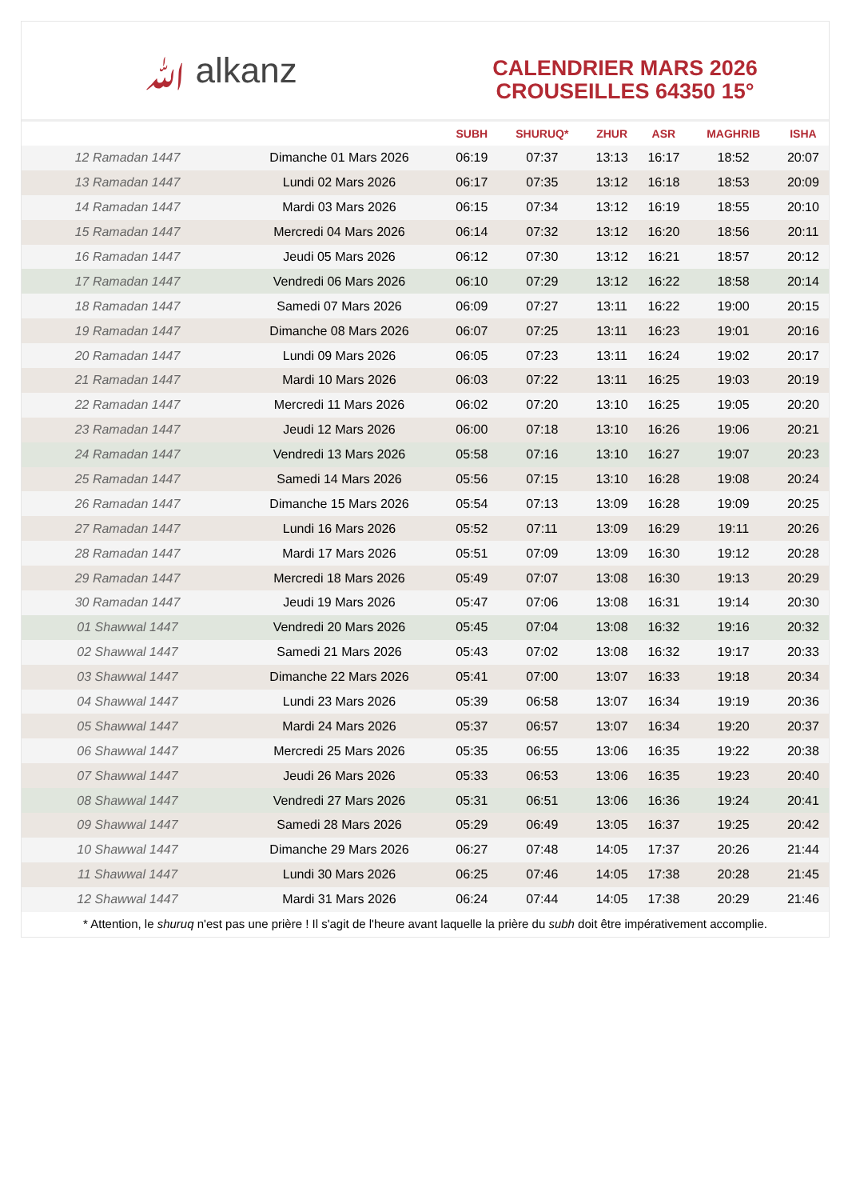ﷲ alkanz
CALENDRIER MARS 2026
CROUSEILLES 64350 15°
| | | SUBH | SHURUQ* | ZHUR | ASR | MAGHRIB | ISHA |
| --- | --- | --- | --- | --- | --- | --- | --- |
| 12 Ramadan 1447 | Dimanche 01 Mars 2026 | 06:19 | 07:37 | 13:13 | 16:17 | 18:52 | 20:07 |
| 13 Ramadan 1447 | Lundi 02 Mars 2026 | 06:17 | 07:35 | 13:12 | 16:18 | 18:53 | 20:09 |
| 14 Ramadan 1447 | Mardi 03 Mars 2026 | 06:15 | 07:34 | 13:12 | 16:19 | 18:55 | 20:10 |
| 15 Ramadan 1447 | Mercredi 04 Mars 2026 | 06:14 | 07:32 | 13:12 | 16:20 | 18:56 | 20:11 |
| 16 Ramadan 1447 | Jeudi 05 Mars 2026 | 06:12 | 07:30 | 13:12 | 16:21 | 18:57 | 20:12 |
| 17 Ramadan 1447 | Vendredi 06 Mars 2026 | 06:10 | 07:29 | 13:12 | 16:22 | 18:58 | 20:14 |
| 18 Ramadan 1447 | Samedi 07 Mars 2026 | 06:09 | 07:27 | 13:11 | 16:22 | 19:00 | 20:15 |
| 19 Ramadan 1447 | Dimanche 08 Mars 2026 | 06:07 | 07:25 | 13:11 | 16:23 | 19:01 | 20:16 |
| 20 Ramadan 1447 | Lundi 09 Mars 2026 | 06:05 | 07:23 | 13:11 | 16:24 | 19:02 | 20:17 |
| 21 Ramadan 1447 | Mardi 10 Mars 2026 | 06:03 | 07:22 | 13:11 | 16:25 | 19:03 | 20:19 |
| 22 Ramadan 1447 | Mercredi 11 Mars 2026 | 06:02 | 07:20 | 13:10 | 16:25 | 19:05 | 20:20 |
| 23 Ramadan 1447 | Jeudi 12 Mars 2026 | 06:00 | 07:18 | 13:10 | 16:26 | 19:06 | 20:21 |
| 24 Ramadan 1447 | Vendredi 13 Mars 2026 | 05:58 | 07:16 | 13:10 | 16:27 | 19:07 | 20:23 |
| 25 Ramadan 1447 | Samedi 14 Mars 2026 | 05:56 | 07:15 | 13:10 | 16:28 | 19:08 | 20:24 |
| 26 Ramadan 1447 | Dimanche 15 Mars 2026 | 05:54 | 07:13 | 13:09 | 16:28 | 19:09 | 20:25 |
| 27 Ramadan 1447 | Lundi 16 Mars 2026 | 05:52 | 07:11 | 13:09 | 16:29 | 19:11 | 20:26 |
| 28 Ramadan 1447 | Mardi 17 Mars 2026 | 05:51 | 07:09 | 13:09 | 16:30 | 19:12 | 20:28 |
| 29 Ramadan 1447 | Mercredi 18 Mars 2026 | 05:49 | 07:07 | 13:08 | 16:30 | 19:13 | 20:29 |
| 30 Ramadan 1447 | Jeudi 19 Mars 2026 | 05:47 | 07:06 | 13:08 | 16:31 | 19:14 | 20:30 |
| 01 Shawwal 1447 | Vendredi 20 Mars 2026 | 05:45 | 07:04 | 13:08 | 16:32 | 19:16 | 20:32 |
| 02 Shawwal 1447 | Samedi 21 Mars 2026 | 05:43 | 07:02 | 13:08 | 16:32 | 19:17 | 20:33 |
| 03 Shawwal 1447 | Dimanche 22 Mars 2026 | 05:41 | 07:00 | 13:07 | 16:33 | 19:18 | 20:34 |
| 04 Shawwal 1447 | Lundi 23 Mars 2026 | 05:39 | 06:58 | 13:07 | 16:34 | 19:19 | 20:36 |
| 05 Shawwal 1447 | Mardi 24 Mars 2026 | 05:37 | 06:57 | 13:07 | 16:34 | 19:20 | 20:37 |
| 06 Shawwal 1447 | Mercredi 25 Mars 2026 | 05:35 | 06:55 | 13:06 | 16:35 | 19:22 | 20:38 |
| 07 Shawwal 1447 | Jeudi 26 Mars 2026 | 05:33 | 06:53 | 13:06 | 16:35 | 19:23 | 20:40 |
| 08 Shawwal 1447 | Vendredi 27 Mars 2026 | 05:31 | 06:51 | 13:06 | 16:36 | 19:24 | 20:41 |
| 09 Shawwal 1447 | Samedi 28 Mars 2026 | 05:29 | 06:49 | 13:05 | 16:37 | 19:25 | 20:42 |
| 10 Shawwal 1447 | Dimanche 29 Mars 2026 | 06:27 | 07:48 | 14:05 | 17:37 | 20:26 | 21:44 |
| 11 Shawwal 1447 | Lundi 30 Mars 2026 | 06:25 | 07:46 | 14:05 | 17:38 | 20:28 | 21:45 |
| 12 Shawwal 1447 | Mardi 31 Mars 2026 | 06:24 | 07:44 | 14:05 | 17:38 | 20:29 | 21:46 |
* Attention, le shuruq n'est pas une prière ! Il s'agit de l'heure avant laquelle la prière du subh doit être impérativement accomplie.